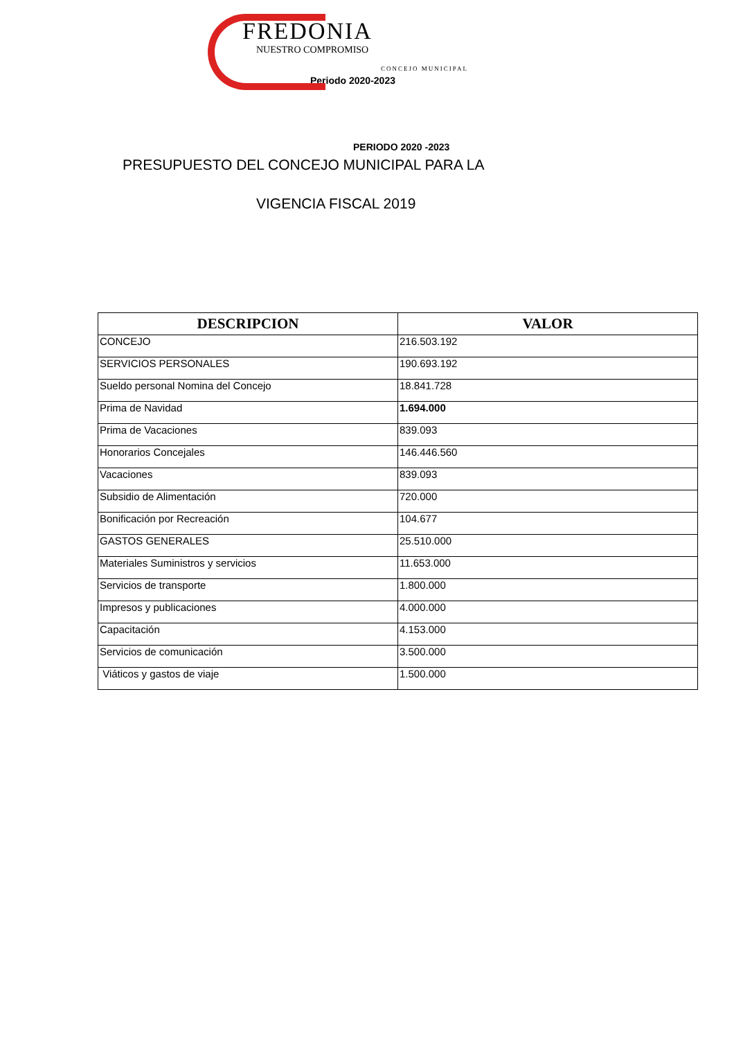FREDONIA
NUESTRO COMPROMISO
CONCEJO MUNICIPAL
Periodo 2020-2023
PERIODO 2020 -2023
PRESUPUESTO DEL CONCEJO MUNICIPAL PARA LA
VIGENCIA FISCAL 2019
| DESCRIPCION | VALOR |
| --- | --- |
| CONCEJO | 216.503.192 |
| SERVICIOS PERSONALES | 190.693.192 |
| Sueldo personal Nomina del Concejo | 18.841.728 |
| Prima de Navidad | 1.694.000 |
| Prima de Vacaciones | 839.093 |
| Honorarios Concejales | 146.446.560 |
| Vacaciones | 839.093 |
| Subsidio de Alimentación | 720.000 |
| Bonificación por Recreación | 104.677 |
| GASTOS GENERALES | 25.510.000 |
| Materiales Suministros y servicios | 11.653.000 |
| Servicios de transporte | 1.800.000 |
| Impresos y publicaciones | 4.000.000 |
| Capacitación | 4.153.000 |
| Servicios de comunicación | 3.500.000 |
| Viáticos y gastos de viaje | 1.500.000 |